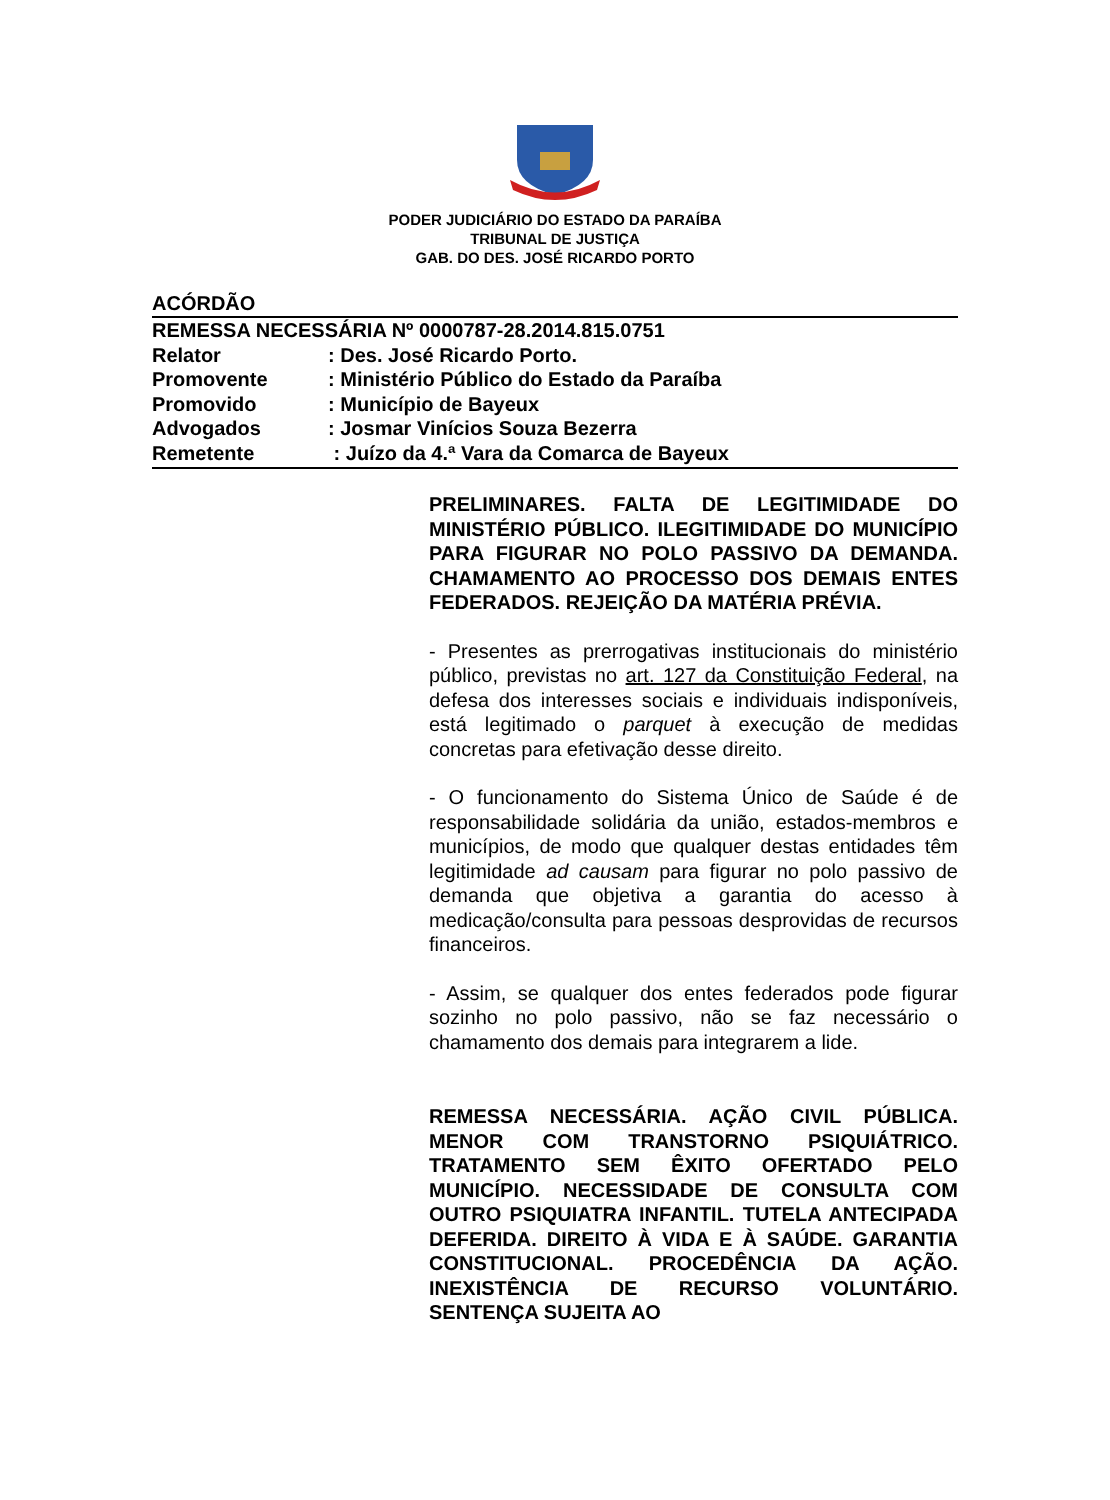PODER JUDICIÁRIO DO ESTADO DA PARAÍBA
TRIBUNAL DE JUSTIÇA
GAB. DO DES. JOSÉ RICARDO PORTO
ACÓRDÃO
REMESSA NECESSÁRIA Nº 0000787-28.2014.815.0751
Relator: Des. José Ricardo Porto.
Promovente: Ministério Público do Estado da Paraíba
Promovido: Município de Bayeux
Advogados: Josmar Vinícios Souza Bezerra
Remetente : Juízo da 4.ª Vara da Comarca de Bayeux
PRELIMINARES. FALTA DE LEGITIMIDADE DO MINISTÉRIO PÚBLICO. ILEGITIMIDADE DO MUNICÍPIO PARA FIGURAR NO POLO PASSIVO DA DEMANDA. CHAMAMENTO AO PROCESSO DOS DEMAIS ENTES FEDERADOS. REJEIÇÃO DA MATÉRIA PRÉVIA.
- Presentes as prerrogativas institucionais do ministério público, previstas no art. 127 da Constituição Federal, na defesa dos interesses sociais e individuais indisponíveis, está legitimado o parquet à execução de medidas concretas para efetivação desse direito.
- O funcionamento do Sistema Único de Saúde é de responsabilidade solidária da união, estados-membros e municípios, de modo que qualquer destas entidades têm legitimidade ad causam para figurar no polo passivo de demanda que objetiva a garantia do acesso à medicação/consulta para pessoas desprovidas de recursos financeiros.
- Assim, se qualquer dos entes federados pode figurar sozinho no polo passivo, não se faz necessário o chamamento dos demais para integrarem a lide.
REMESSA NECESSÁRIA. AÇÃO CIVIL PÚBLICA. MENOR COM TRANSTORNO PSIQUIÁTRICO. TRATAMENTO SEM ÊXITO OFERTADO PELO MUNICÍPIO. NECESSIDADE DE CONSULTA COM OUTRO PSIQUIATRA INFANTIL. TUTELA ANTECIPADA DEFERIDA. DIREITO À VIDA E À SAÚDE. GARANTIA CONSTITUCIONAL. PROCEDÊNCIA DA AÇÃO. INEXISTÊNCIA DE RECURSO VOLUNTÁRIO. SENTENÇA SUJEITA AO